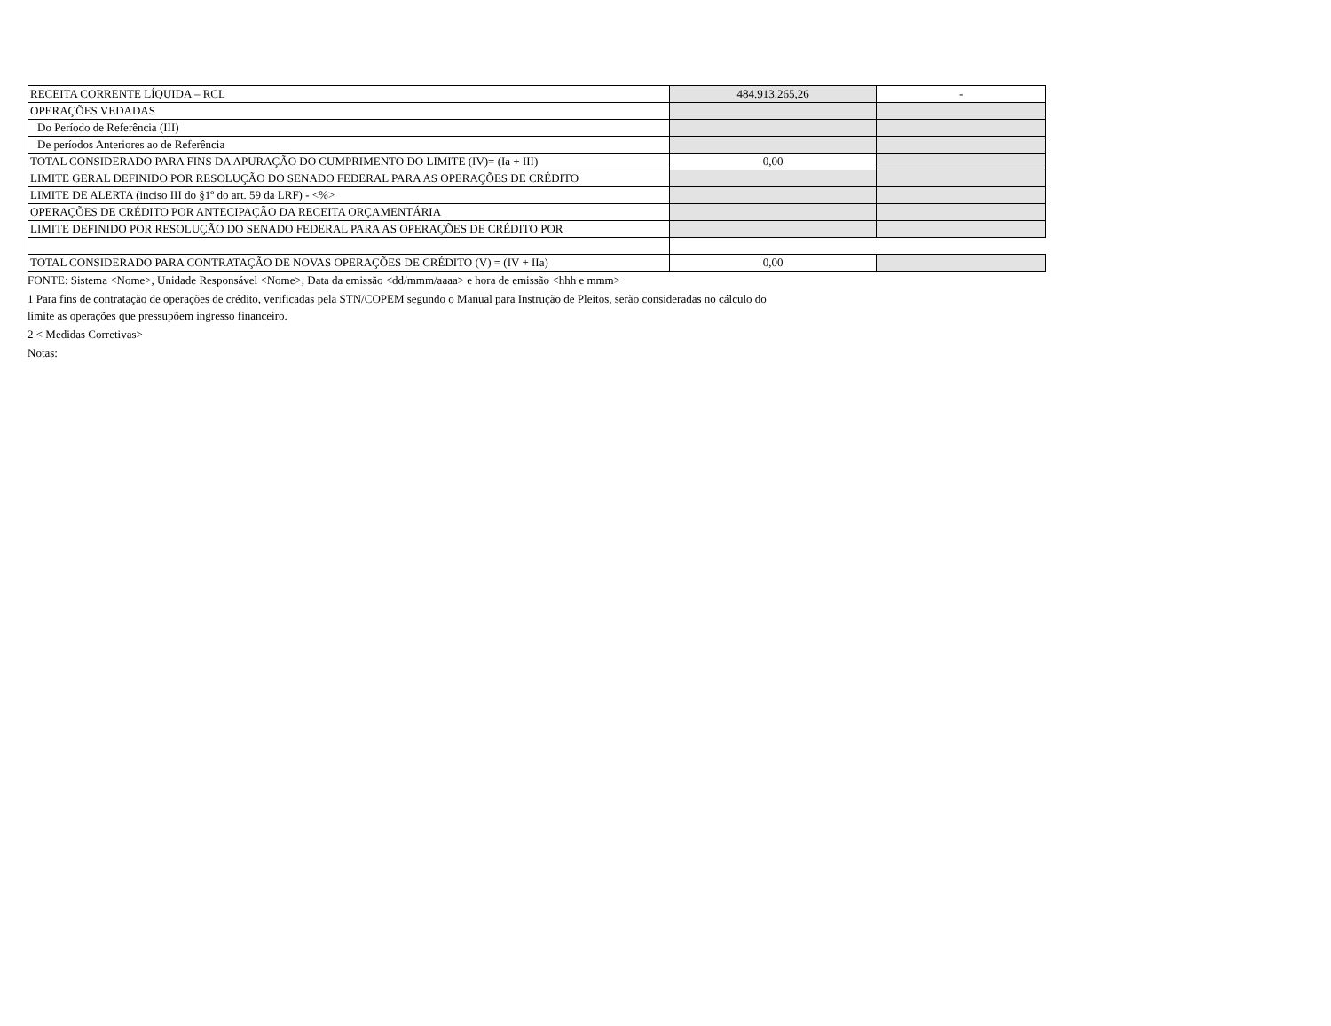| RECEITA CORRENTE LÍQUIDA – RCL | 484.913.265,26 | - |
| OPERAÇÕES VEDADAS | | |
| Do Período de Referência (III) | | |
| De períodos Anteriores ao de Referência | | |
| TOTAL CONSIDERADO PARA FINS DA APURAÇÃO DO CUMPRIMENTO DO LIMITE (IV)= (Ia + III) | 0,00 | |
| LIMITE GERAL DEFINIDO POR RESOLUÇÃO DO SENADO FEDERAL PARA AS OPERAÇÕES DE CRÉDITO | | |
| LIMITE DE ALERTA (inciso III do §1º do art. 59 da LRF) - <%> | | |
| OPERAÇÕES DE CRÉDITO POR ANTECIPAÇÃO DA RECEITA ORÇAMENTÁRIA | | |
| LIMITE DEFINIDO POR RESOLUÇÃO DO SENADO FEDERAL PARA AS OPERAÇÕES DE CRÉDITO POR | | |
| TOTAL CONSIDERADO PARA CONTRATAÇÃO DE NOVAS OPERAÇÕES DE CRÉDITO (V) = (IV + IIa) | 0,00 | |
FONTE: Sistema <Nome>, Unidade Responsável <Nome>, Data da emissão <dd/mmm/aaaa> e hora de emissão <hhh e mmm>
1 Para fins de contratação de operações de crédito, verificadas pela STN/COPEM segundo o Manual para Instrução de Pleitos, serão consideradas no cálculo do
limite as operações que pressupõem ingresso financeiro.
2 < Medidas Corretivas>
Notas: